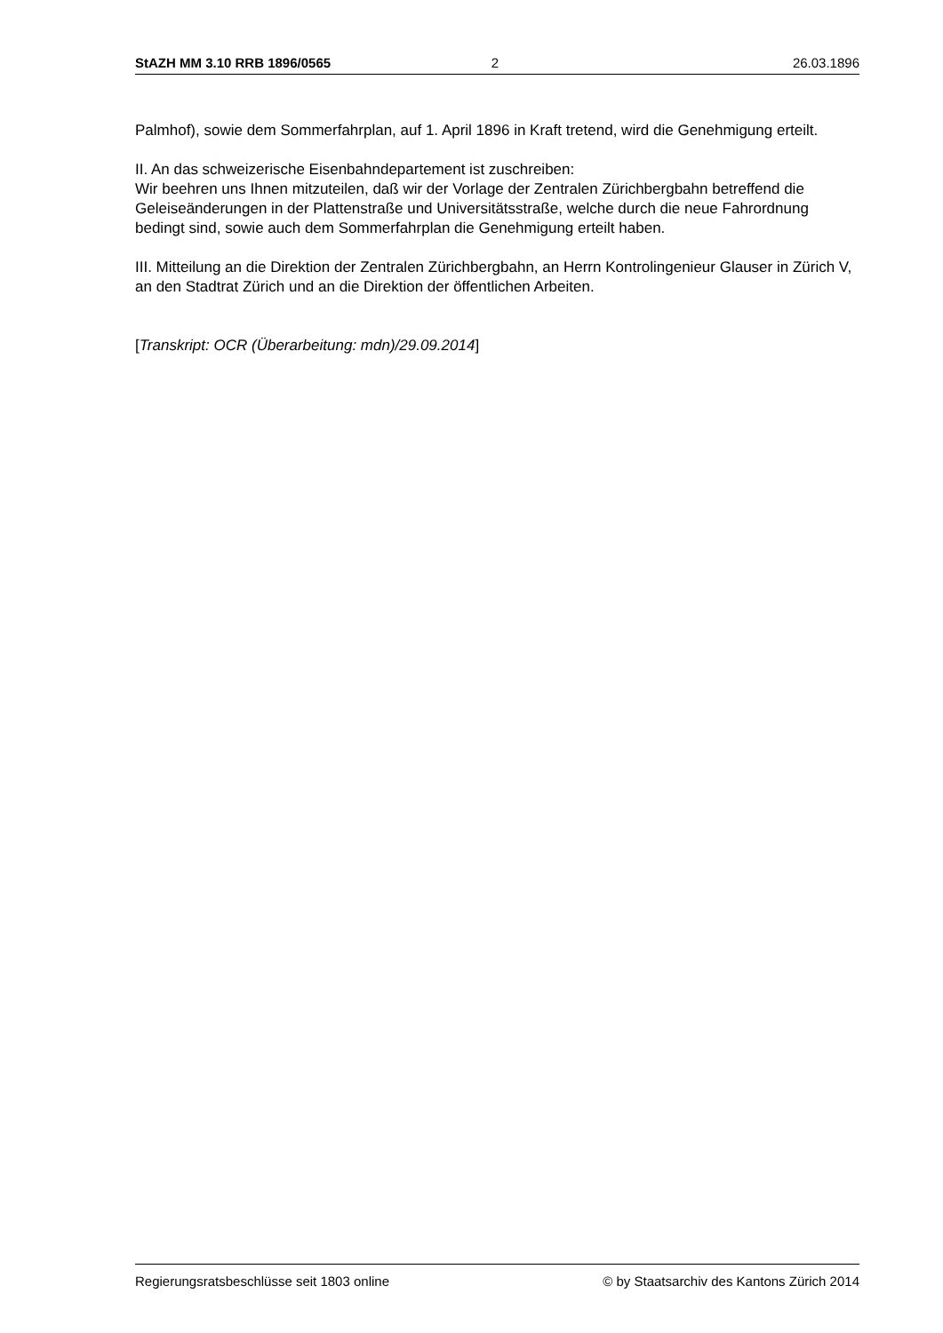StAZH MM 3.10 RRB 1896/0565 2 26.03.1896
Palmhof), sowie dem Sommerfahrplan, auf 1. April 1896 in Kraft tretend, wird die Genehmigung erteilt.
II. An das schweizerische Eisenbahndepartement ist zuschreiben:
Wir beehren uns Ihnen mitzuteilen, daß wir der Vorlage der Zentralen Zürichbergbahn betreffend die Geleiseänderungen in der Plattenstraße und Universitätsstraße, welche durch die neue Fahrordnung bedingt sind, sowie auch dem Sommerfahrplan die Genehmigung erteilt haben.
III. Mitteilung an die Direktion der Zentralen Zürichbergbahn, an Herrn Kontrolingenieur Glauser in Zürich V, an den Stadtrat Zürich und an die Direktion der öffentlichen Arbeiten.
[Transkript: OCR (Überarbeitung: mdn)/29.09.2014]
Regierungsratsbeschlüsse seit 1803 online © by Staatsarchiv des Kantons Zürich 2014